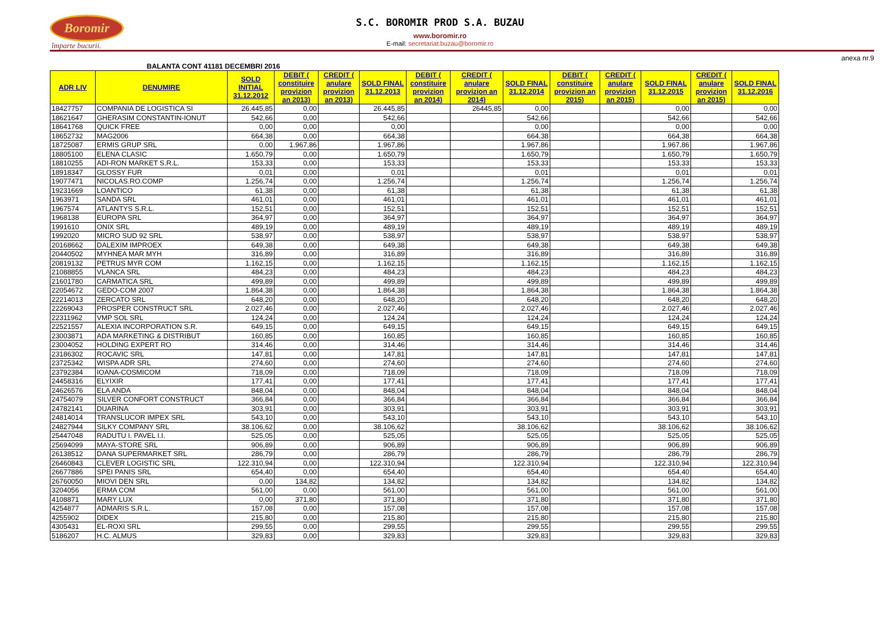Boromir
împarte bucurii.
S.C. BOROMIR PROD S.A. BUZAU
www.boromir.ro
E-mail: secretariat.buzau@boromir.ro
anexa nr.9
BALANTA CONT 41181 DECEMBRI 2016
| ADR LIV | DENUMIRE | SOLD INITIAL 31.12.2012 | DEBIT ( constituire provizion an 2013) | CREDIT ( anulare provizion an 2013) | SOLD FINAL 31.12.2013 | DEBIT ( constituire provizion an 2014) | CREDIT ( anulare provizion an 2014) | SOLD FINAL 31.12.2014 | DEBIT ( constituire provizion an 2015) | CREDIT ( anulare provizion an 2015) | SOLD FINAL 31.12.2015 | CREDIT ( anulare provizion an 2015) | SOLD FINAL 31.12.2016 |
| --- | --- | --- | --- | --- | --- | --- | --- | --- | --- | --- | --- | --- | --- |
| 18427757 | COMPANIA DE LOGISTICA SI | 26.445,85 | 0,00 | | 26.445,85 | | 26445,85 | 0,00 | | | 0,00 | | 0,00 |
| 18621647 | GHERASIM CONSTANTIN-IONUT | 542,66 | 0,00 | | 542,66 | | | 542,66 | | | 542,66 | | 542,66 |
| 18641768 | QUICK FREE | 0,00 | 0,00 | | 0,00 | | | 0,00 | | | 0,00 | | 0,00 |
| 18652732 | MAG2006 | 664,38 | 0,00 | | 664,38 | | | 664,38 | | | 664,38 | | 664,38 |
| 18725087 | ERMIS GRUP SRL | 0,00 | 1.967,86 | | 1.967,86 | | | 1.967,86 | | | 1.967,86 | | 1.967,86 |
| 18805100 | ELENA CLASIC | 1.650,79 | 0,00 | | 1.650,79 | | | 1.650,79 | | | 1.650,79 | | 1.650,79 |
| 18810255 | ADI-RON MARKET S.R.L. | 153,33 | 0,00 | | 153,33 | | | 153,33 | | | 153,33 | | 153,33 |
| 18918347 | GLOSSY FUR | 0,01 | 0,00 | | 0,01 | | | 0,01 | | | 0,01 | | 0,01 |
| 19077471 | NICOLAS.RO.COMP | 1.256,74 | 0,00 | | 1.256,74 | | | 1.256,74 | | | 1.256,74 | | 1.256,74 |
| 19231669 | LOANTICO | 61,38 | 0,00 | | 61,38 | | | 61,38 | | | 61,38 | | 61,38 |
| 1963971 | SANDA SRL | 461,01 | 0,00 | | 461,01 | | | 461,01 | | | 461,01 | | 461,01 |
| 1967574 | ATLANTYS S.R.L. | 152,51 | 0,00 | | 152,51 | | | 152,51 | | | 152,51 | | 152,51 |
| 1968138 | EUROPA SRL | 364,97 | 0,00 | | 364,97 | | | 364,97 | | | 364,97 | | 364,97 |
| 1991610 | ONIX SRL | 489,19 | 0,00 | | 489,19 | | | 489,19 | | | 489,19 | | 489,19 |
| 1992020 | MICRO SUD 92 SRL | 538,97 | 0,00 | | 538,97 | | | 538,97 | | | 538,97 | | 538,97 |
| 20168662 | DALEXIM IMPROEX | 649,38 | 0,00 | | 649,38 | | | 649,38 | | | 649,38 | | 649,38 |
| 20440502 | MYHNEA MAR MYH | 316,89 | 0,00 | | 316,89 | | | 316,89 | | | 316,89 | | 316,89 |
| 20819132 | PETRUS MYR COM | 1.162,15 | 0,00 | | 1.162,15 | | | 1.162,15 | | | 1.162,15 | | 1.162,15 |
| 21088855 | VLANCA SRL | 484,23 | 0,00 | | 484,23 | | | 484,23 | | | 484,23 | | 484,23 |
| 21601780 | CARMATICA SRL | 499,89 | 0,00 | | 499,89 | | | 499,89 | | | 499,89 | | 499,89 |
| 22054672 | GEDO-COM 2007 | 1.864,38 | 0,00 | | 1.864,38 | | | 1.864,38 | | | 1.864,38 | | 1.864,38 |
| 22214013 | ZERCATO SRL | 648,20 | 0,00 | | 648,20 | | | 648,20 | | | 648,20 | | 648,20 |
| 22269043 | PROSPER CONSTRUCT SRL | 2.027,46 | 0,00 | | 2.027,46 | | | 2.027,46 | | | 2.027,46 | | 2.027,46 |
| 22311962 | VMP SOL SRL | 124,24 | 0,00 | | 124,24 | | | 124,24 | | | 124,24 | | 124,24 |
| 22521557 | ALEXIA INCORPORATION S.R. | 649,15 | 0,00 | | 649,15 | | | 649,15 | | | 649,15 | | 649,15 |
| 23003871 | ADA MARKETING & DISTRIBUT | 160,85 | 0,00 | | 160,85 | | | 160,85 | | | 160,85 | | 160,85 |
| 23004052 | HOLDING EXPERT RO | 314,46 | 0,00 | | 314,46 | | | 314,46 | | | 314,46 | | 314,46 |
| 23186302 | ROCAVIC SRL | 147,81 | 0,00 | | 147,81 | | | 147,81 | | | 147,81 | | 147,81 |
| 23725342 | WISPA ADR SRL | 274,60 | 0,00 | | 274,60 | | | 274,60 | | | 274,60 | | 274,60 |
| 23792384 | IOANA-COSMICOM | 718,09 | 0,00 | | 718,09 | | | 718,09 | | | 718,09 | | 718,09 |
| 24458316 | ELYIXIR | 177,41 | 0,00 | | 177,41 | | | 177,41 | | | 177,41 | | 177,41 |
| 24626576 | ELA ANDA | 848,04 | 0,00 | | 848,04 | | | 848,04 | | | 848,04 | | 848,04 |
| 24754079 | SILVER CONFORT CONSTRUCT | 366,84 | 0,00 | | 366,84 | | | 366,84 | | | 366,84 | | 366,84 |
| 24782141 | DUARINA | 303,91 | 0,00 | | 303,91 | | | 303,91 | | | 303,91 | | 303,91 |
| 24814014 | TRANSLUCOR IMPEX SRL | 543,10 | 0,00 | | 543,10 | | | 543,10 | | | 543,10 | | 543,10 |
| 24827944 | SILKY COMPANY SRL | 38.106,62 | 0,00 | | 38.106,62 | | | 38.106,62 | | | 38.106,62 | | 38.106,62 |
| 25447048 | RADUTU I. PAVEL I.I. | 525,05 | 0,00 | | 525,05 | | | 525,05 | | | 525,05 | | 525,05 |
| 25694099 | MAYA-STORE SRL | 906,89 | 0,00 | | 906,89 | | | 906,89 | | | 906,89 | | 906,89 |
| 26138512 | DANA SUPERMARKET SRL | 286,79 | 0,00 | | 286,79 | | | 286,79 | | | 286,79 | | 286,79 |
| 26460843 | CLEVER LOGISTIC SRL | 122.310,94 | 0,00 | | 122.310,94 | | | 122.310,94 | | | 122.310,94 | | 122.310,94 |
| 26677886 | SPEI PANIS SRL | 654,40 | 0,00 | | 654,40 | | | 654,40 | | | 654,40 | | 654,40 |
| 26760050 | MIOVI DEN SRL | 0,00 | 134,82 | | 134,82 | | | 134,82 | | | 134,82 | | 134,82 |
| 3204056 | ERMA COM | 561,00 | 0,00 | | 561,00 | | | 561,00 | | | 561,00 | | 561,00 |
| 4108871 | MARY LUX | 0,00 | 371,80 | | 371,80 | | | 371,80 | | | 371,80 | | 371,80 |
| 4254877 | ADMARIS S.R.L. | 157,08 | 0,00 | | 157,08 | | | 157,08 | | | 157,08 | | 157,08 |
| 4255902 | DIDEX | 215,80 | 0,00 | | 215,80 | | | 215,80 | | | 215,80 | | 215,80 |
| 4305431 | EL-ROXI SRL | 299,55 | 0,00 | | 299,55 | | | 299,55 | | | 299,55 | | 299,55 |
| 5186207 | H.C. ALMUS | 329,83 | 0,00 | | 329,83 | | | 329,83 | | | 329,83 | | 329,83 |